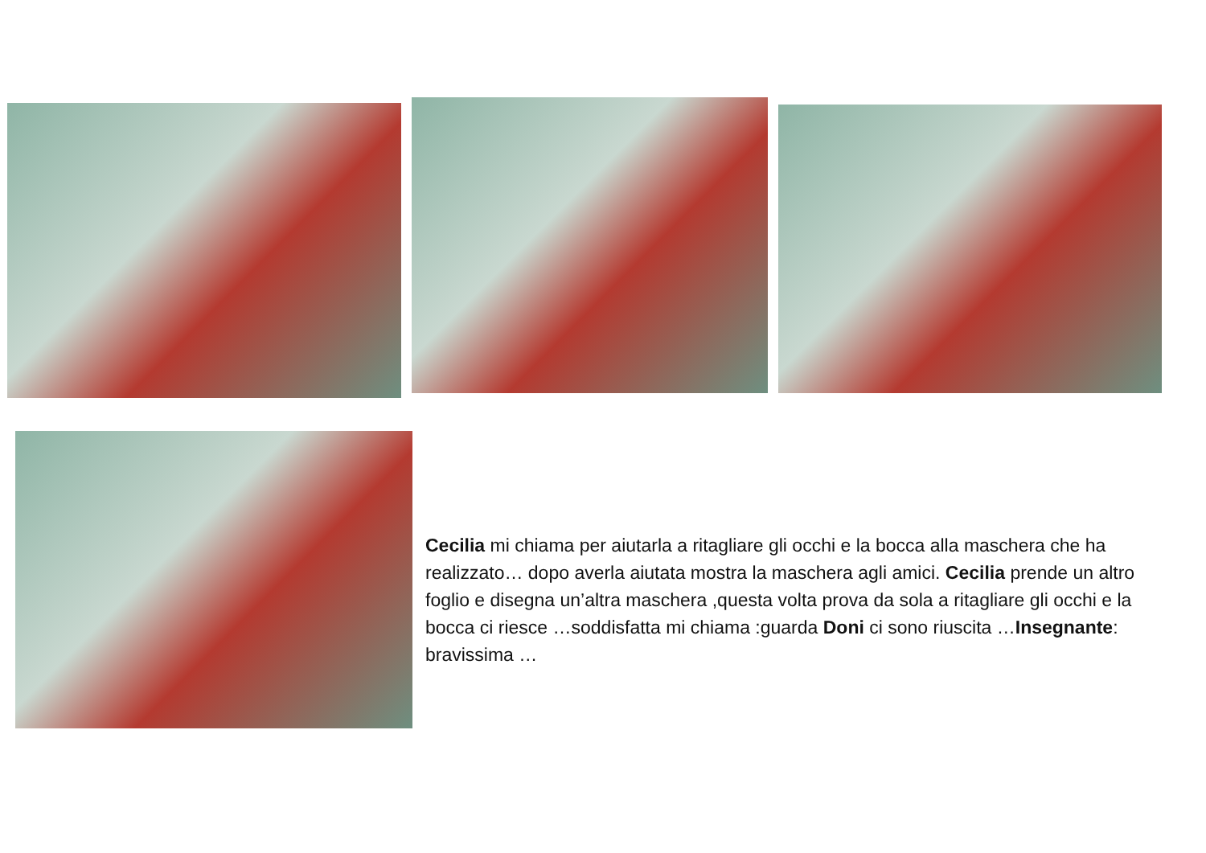Cecilia mi chiama per aiutarla a ritagliare gli occhi e la bocca alla maschera che ha realizzato… dopo averla aiutata mostra la maschera agli amici. Cecilia prende un altro foglio e disegna un’altra maschera ,questa volta prova da sola a ritagliare gli occhi e la bocca ci riesce …soddisfatta mi chiama :guarda Doni ci sono riuscita …Insegnante: bravissima …